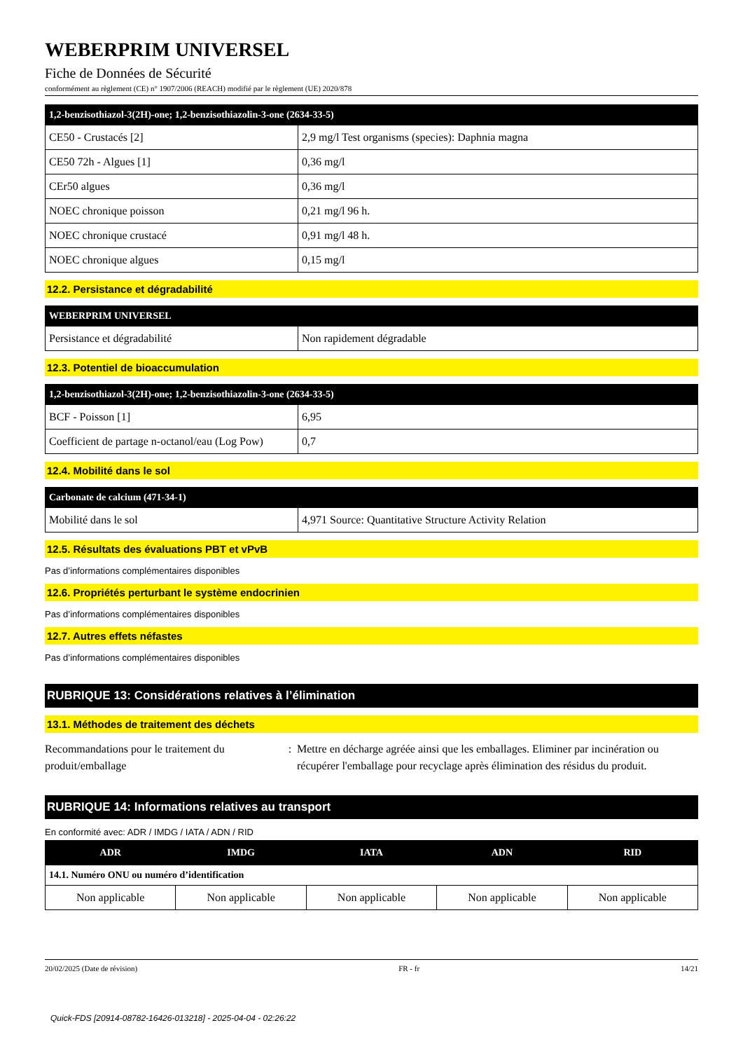WEBERPRIM UNIVERSEL
Fiche de Données de Sécurité
conformément au règlement (CE) n° 1907/2006 (REACH) modifié par le règlement (UE) 2020/878
| 1,2-benzisothiazol-3(2H)-one; 1,2-benzisothiazolin-3-one (2634-33-5) | |
| --- | --- |
| CE50 - Crustacés [2] | 2,9 mg/l Test organisms (species): Daphnia magna |
| CE50 72h - Algues [1] | 0,36 mg/l |
| CEr50 algues | 0,36 mg/l |
| NOEC chronique poisson | 0,21 mg/l 96 h. |
| NOEC chronique crustacé | 0,91 mg/l 48 h. |
| NOEC chronique algues | 0,15 mg/l |
12.2. Persistance et dégradabilité
| WEBERPRIM UNIVERSEL | |
| --- | --- |
| Persistance et dégradabilité | Non rapidement dégradable |
12.3. Potentiel de bioaccumulation
| 1,2-benzisothiazol-3(2H)-one; 1,2-benzisothiazolin-3-one (2634-33-5) | |
| --- | --- |
| BCF - Poisson [1] | 6,95 |
| Coefficient de partage n-octanol/eau (Log Pow) | 0,7 |
12.4. Mobilité dans le sol
| Carbonate de calcium (471-34-1) | |
| --- | --- |
| Mobilité dans le sol | 4,971 Source: Quantitative Structure Activity Relation |
12.5. Résultats des évaluations PBT et vPvB
Pas d’informations complémentaires disponibles
12.6. Propriétés perturbant le système endocrinien
Pas d’informations complémentaires disponibles
12.7. Autres effets néfastes
Pas d’informations complémentaires disponibles
RUBRIQUE 13: Considérations relatives à l’élimination
13.1. Méthodes de traitement des déchets
Recommandations pour le traitement du produit/emballage
: Mettre en décharge agréée ainsi que les emballages. Eliminer par incinération ou récupérer l'emballage pour recyclage après élimination des résidus du produit.
RUBRIQUE 14: Informations relatives au transport
En conformité avec: ADR / IMDG / IATA / ADN / RID
| ADR | IMDG | IATA | ADN | RID |
| --- | --- | --- | --- | --- |
| 14.1. Numéro ONU ou numéro d’identification | | | | |
| Non applicable | Non applicable | Non applicable | Non applicable | Non applicable |
20/02/2025 (Date de révision) FR - fr 14/21
Quick-FDS [20914-08782-16426-013218] - 2025-04-04 - 02:26:22